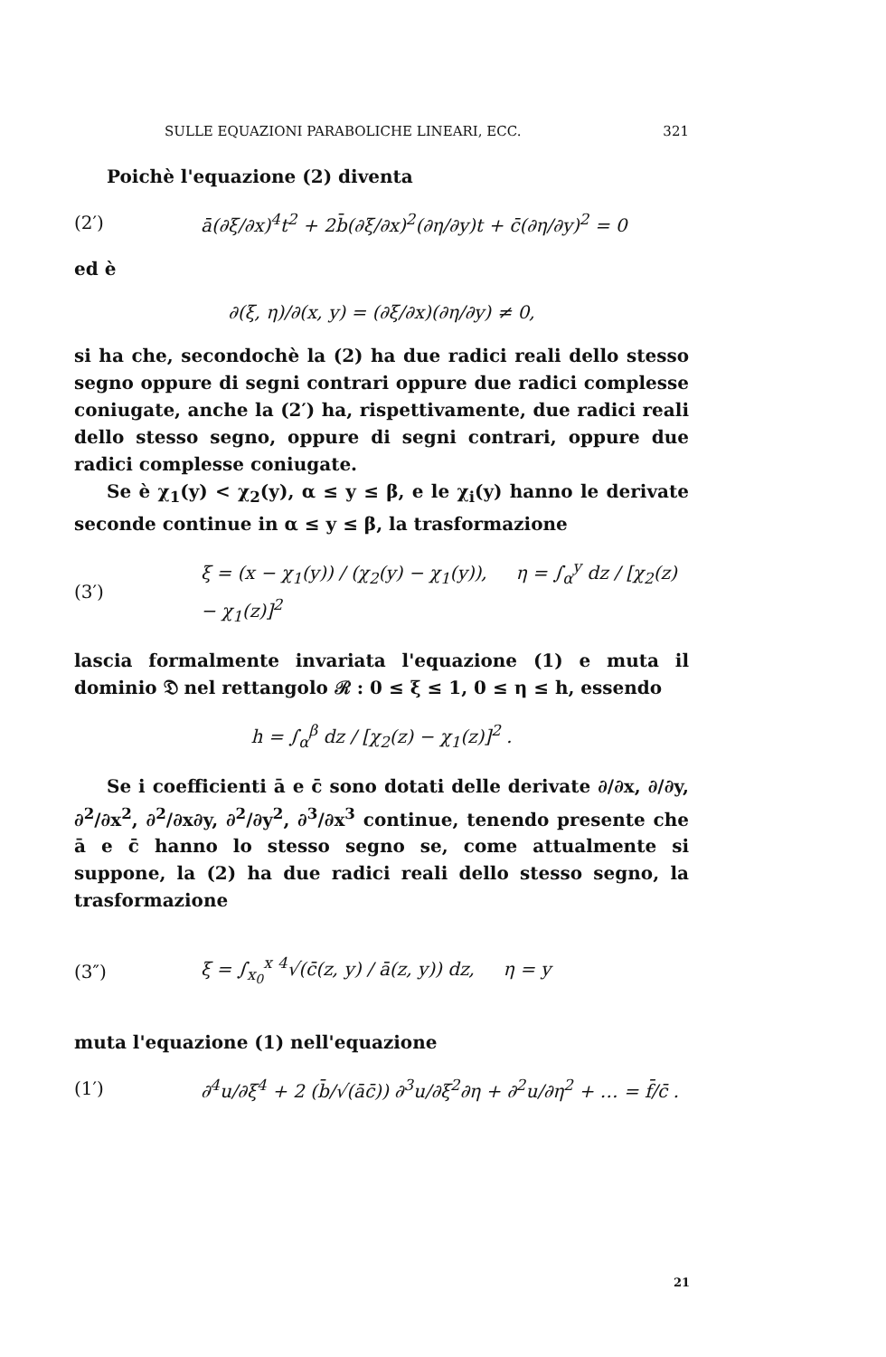SULLE EQUAZIONI PARABOLICHE LINEARI, ECC. 321
Poichè l'equazione (2) diventa
(2′) ā(∂ξ/∂x)<sup>4</sup>t<sup>2</sup> + 2b̄(∂ξ/∂x)<sup>2</sup>(∂η/∂y)t + c̄(∂η/∂y)<sup>2</sup> = 0
ed è
∂(ξ, η)/∂(x, y) = (∂ξ/∂x)(∂η/∂y) ≠ 0,
si ha che, secondochè la (2) ha due radici reali dello stesso segno oppure di segni contrari oppure due radici complesse coniugate, anche la (2′) ha, rispettivamente, due radici reali dello stesso segno, oppure di segni contrari, oppure due radici complesse coniugate.
Se è χ<sub>1</sub>(y) < χ<sub>2</sub>(y), α ≤ y ≤ β, e le χ<sub>i</sub>(y) hanno le derivate seconde continue in α ≤ y ≤ β, la trasformazione
(3′) ξ = (x − χ<sub>1</sub>(y)) / (χ<sub>2</sub>(y) − χ<sub>1</sub>(y)), η = ∫<sub>α</sub><sup>y</sup> dz / [χ<sub>2</sub>(z) − χ<sub>1</sub>(z)]<sup>2</sup>
lascia formalmente invariata l'equazione (1) e muta il dominio 𝔇 nel rettangolo ℛ : 0 ≤ ξ ≤ 1, 0 ≤ η ≤ h, essendo
h = ∫<sub>α</sub><sup>β</sup> dz / [χ<sub>2</sub>(z) − χ<sub>1</sub>(z)]<sup>2</sup> .
Se i coefficienti ā e c̄ sono dotati delle derivate ∂/∂x, ∂/∂y, ∂<sup>2</sup>/∂x<sup>2</sup>, ∂<sup>2</sup>/∂x∂y, ∂<sup>2</sup>/∂y<sup>2</sup>, ∂<sup>3</sup>/∂x<sup>3</sup> continue, tenendo presente che ā e c̄ hanno lo stesso segno se, come attualmente si suppone, la (2) ha due radici reali dello stesso segno, la trasformazione
(3″) ξ = ∫<sub>x<sub>0</sub></sub><sup>x</sup> <sup>4</sup>√(c̄(z, y) / ā(z, y)) dz, η = y
muta l'equazione (1) nell'equazione
(1′) ∂<sup>4</sup>u/∂ξ<sup>4</sup> + 2 (b̄/√(āc̄)) ∂<sup>3</sup>u/∂ξ<sup>2</sup>∂η + ∂<sup>2</sup>u/∂η<sup>2</sup> + … = f̄/c̄ .
21